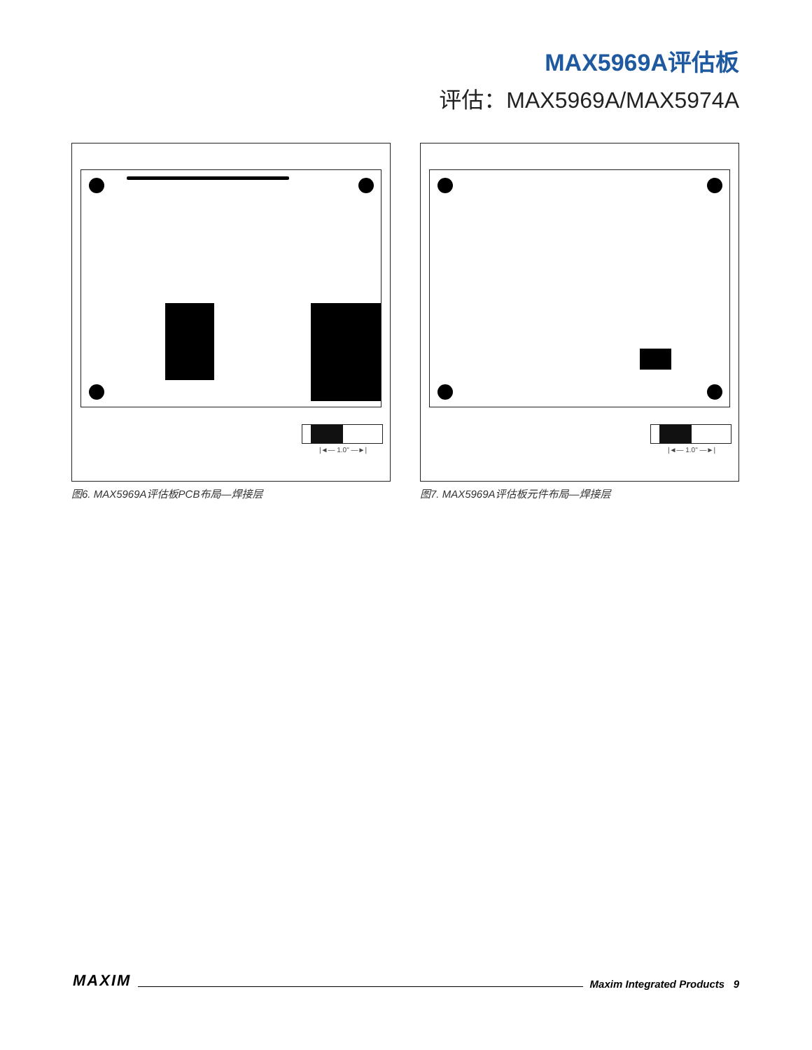MAX5969A评估板
评估：MAX5969A/MAX5974A
|◄— 1.0" —►|
图6. MAX5969A评估板PCB布局—焊接层
|◄— 1.0" —►|
图7. MAX5969A评估板元件布局—焊接层
MAXIM Maxim Integrated Products 9